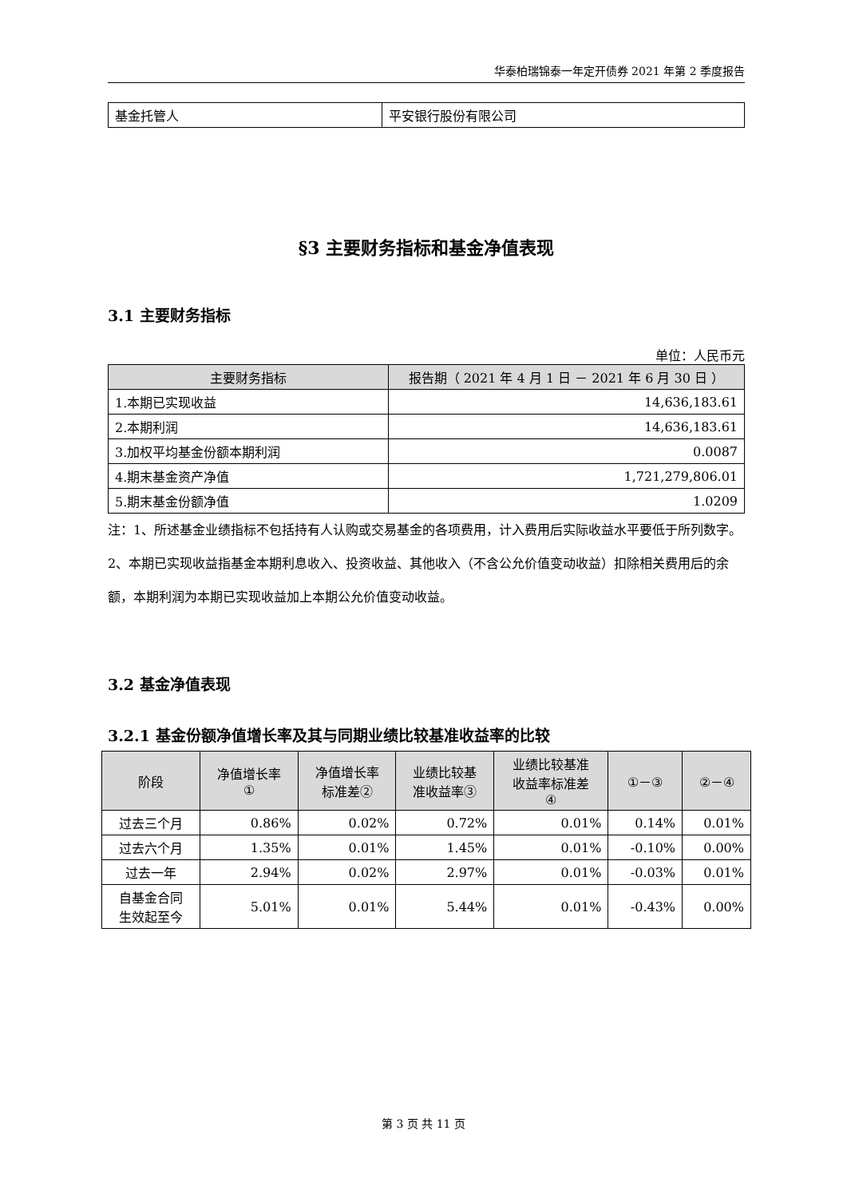华泰柏瑞锦泰一年定开债券 2021 年第 2 季度报告
| 基金托管人 | 平安银行股份有限公司 |
§3 主要财务指标和基金净值表现
3.1 主要财务指标
单位：人民币元
| 主要财务指标 | 报告期（ 2021 年 4 月 1 日 － 2021 年 6 月 30 日 ） |
| --- | --- |
| 1.本期已实现收益 | 14,636,183.61 |
| 2.本期利润 | 14,636,183.61 |
| 3.加权平均基金份额本期利润 | 0.0087 |
| 4.期末基金资产净值 | 1,721,279,806.01 |
| 5.期末基金份额净值 | 1.0209 |
注：1、所述基金业绩指标不包括持有人认购或交易基金的各项费用，计入费用后实际收益水平要低于所列数字。
2、本期已实现收益指基金本期利息收入、投资收益、其他收入（不含公允价值变动收益）扣除相关费用后的余额，本期利润为本期已实现收益加上本期公允价值变动收益。
3.2 基金净值表现
3.2.1 基金份额净值增长率及其与同期业绩比较基准收益率的比较
| 阶段 | 净值增长率 ① | 净值增长率 标准差② | 业绩比较基 准收益率③ | 业绩比较基准 收益率标准差 ④ | ①－③ | ②－④ |
| --- | --- | --- | --- | --- | --- | --- |
| 过去三个月 | 0.86% | 0.02% | 0.72% | 0.01% | 0.14% | 0.01% |
| 过去六个月 | 1.35% | 0.01% | 1.45% | 0.01% | -0.10% | 0.00% |
| 过去一年 | 2.94% | 0.02% | 2.97% | 0.01% | -0.03% | 0.01% |
| 自基金合同 生效起至今 | 5.01% | 0.01% | 5.44% | 0.01% | -0.43% | 0.00% |
第 3 页 共 11 页